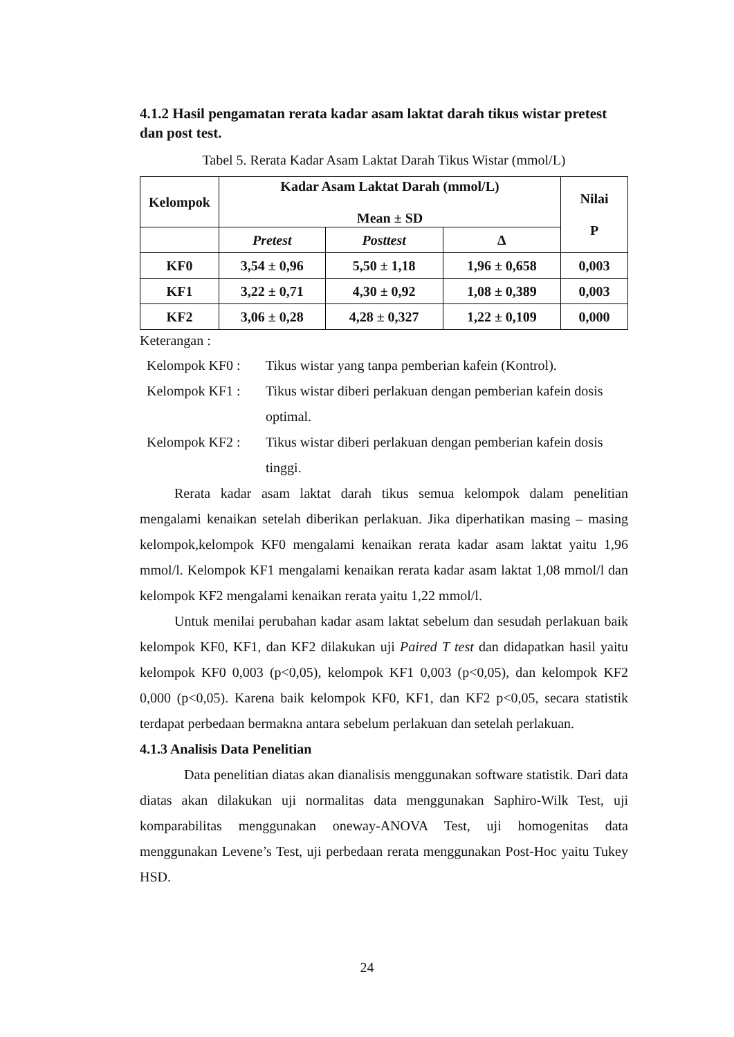4.1.2 Hasil pengamatan rerata kadar asam laktat darah tikus wistar pretest dan post test.
Tabel 5. Rerata Kadar Asam Laktat Darah Tikus Wistar (mmol/L)
| Kelompok | Kadar Asam Laktat Darah (mmol/L) Mean ± SD | | | Nilai P |
| --- | --- | --- | --- | --- |
| | Pretest | Posttest | Δ | |
| KF0 | 3,54 ± 0,96 | 5,50 ± 1,18 | 1,96 ± 0,658 | 0,003 |
| KF1 | 3,22 ± 0,71 | 4,30 ± 0,92 | 1,08 ± 0,389 | 0,003 |
| KF2 | 3,06 ± 0,28 | 4,28 ± 0,327 | 1,22 ± 0,109 | 0,000 |
Keterangan :
Kelompok KF0 : Tikus wistar yang tanpa pemberian kafein (Kontrol).
Kelompok KF1 : Tikus wistar diberi perlakuan dengan pemberian kafein dosis optimal.
Kelompok KF2 : Tikus wistar diberi perlakuan dengan pemberian kafein dosis tinggi.
Rerata kadar asam laktat darah tikus semua kelompok dalam penelitian mengalami kenaikan setelah diberikan perlakuan. Jika diperhatikan masing – masing kelompok,kelompok KF0 mengalami kenaikan rerata kadar asam laktat yaitu 1,96 mmol/l. Kelompok KF1 mengalami kenaikan rerata kadar asam laktat 1,08 mmol/l dan kelompok KF2 mengalami kenaikan rerata yaitu 1,22 mmol/l.
Untuk menilai perubahan kadar asam laktat sebelum dan sesudah perlakuan baik kelompok KF0, KF1, dan KF2 dilakukan uji Paired T test dan didapatkan hasil yaitu kelompok KF0 0,003 (p<0,05), kelompok KF1 0,003 (p<0,05), dan kelompok KF2 0,000 (p<0,05). Karena baik kelompok KF0, KF1, dan KF2 p<0,05, secara statistik terdapat perbedaan bermakna antara sebelum perlakuan dan setelah perlakuan.
4.1.3 Analisis Data Penelitian
Data penelitian diatas akan dianalisis menggunakan software statistik. Dari data diatas akan dilakukan uji normalitas data menggunakan Saphiro-Wilk Test, uji komparabilitas menggunakan oneway-ANOVA Test, uji homogenitas data menggunakan Levene’s Test, uji perbedaan rerata menggunakan Post-Hoc yaitu Tukey HSD.
24